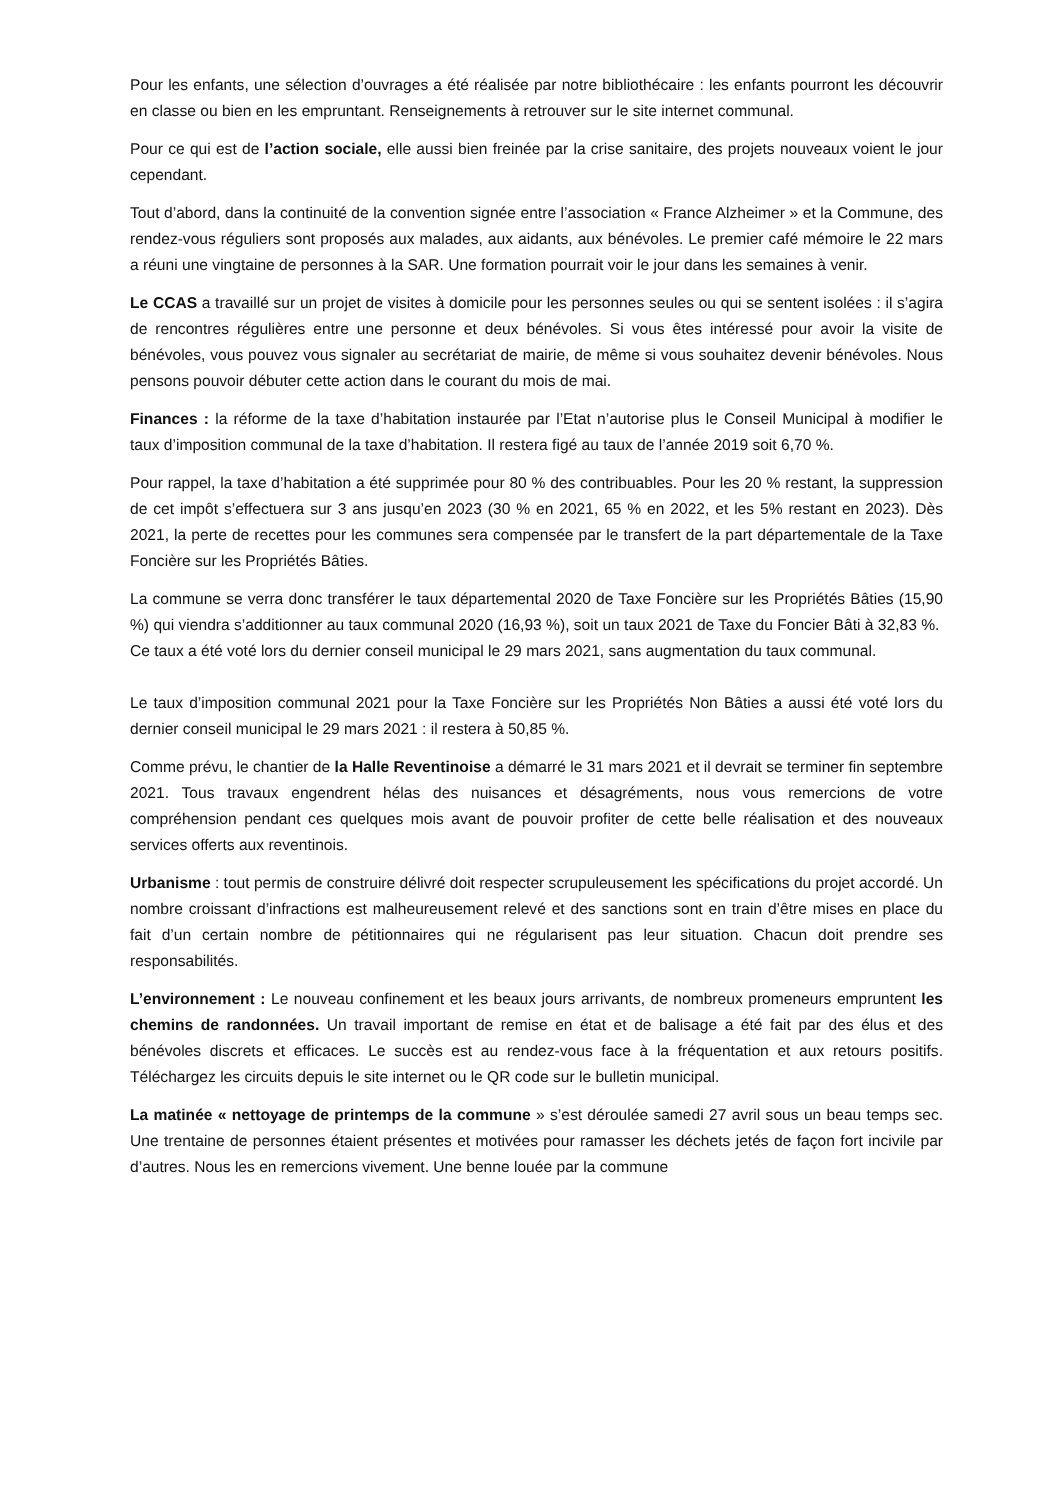Pour les enfants, une sélection d’ouvrages a été réalisée par notre bibliothécaire : les enfants pourront les découvrir en classe ou bien en les empruntant. Renseignements à retrouver sur le site internet communal.
Pour ce qui est de l’action sociale, elle aussi bien freinée par la crise sanitaire, des projets nouveaux voient le jour cependant.
Tout d’abord, dans la continuité de la convention signée entre l’association « France Alzheimer » et la Commune, des rendez-vous réguliers sont proposés aux malades, aux aidants, aux bénévoles. Le premier café mémoire le 22 mars a réuni une vingtaine de personnes à la SAR. Une formation pourrait voir le jour dans les semaines à venir.
Le CCAS a travaillé sur un projet de visites à domicile pour les personnes seules ou qui se sentent isolées : il s’agira de rencontres régulières entre une personne et deux bénévoles. Si vous êtes intéressé pour avoir la visite de bénévoles, vous pouvez vous signaler au secrétariat de mairie, de même si vous souhaitez devenir bénévoles. Nous pensons pouvoir débuter cette action dans le courant du mois de mai.
Finances : la réforme de la taxe d’habitation instaurée par l’Etat n’autorise plus le Conseil Municipal à modifier le taux d’imposition communal de la taxe d’habitation. Il restera figé au taux de l’année 2019 soit 6,70 %.
Pour rappel, la taxe d’habitation a été supprimée pour 80 % des contribuables. Pour les 20 % restant, la suppression de cet impôt s’effectuera sur 3 ans jusqu’en 2023 (30 % en 2021, 65 % en 2022, et les 5% restant en 2023). Dès 2021, la perte de recettes pour les communes sera compensée par le transfert de la part départementale de la Taxe Foncière sur les Propriétés Bâties.
La commune se verra donc transférer le taux départemental 2020 de Taxe Foncière sur les Propriétés Bâties (15,90 %) qui viendra s’additionner au taux communal 2020 (16,93 %), soit un taux 2021 de Taxe du Foncier Bâti à 32,83 %.
Ce taux a été voté lors du dernier conseil municipal le 29 mars 2021, sans augmentation du taux communal.
Le taux d’imposition communal 2021 pour la Taxe Foncière sur les Propriétés Non Bâties a aussi été voté lors du dernier conseil municipal le 29 mars 2021 : il restera à 50,85 %.
Comme prévu, le chantier de la Halle Reventinoise a démarré le 31 mars 2021 et il devrait se terminer fin septembre 2021. Tous travaux engendrent hélas des nuisances et désagréments, nous vous remercions de votre compréhension pendant ces quelques mois avant de pouvoir profiter de cette belle réalisation et des nouveaux services offerts aux reventinois.
Urbanisme : tout permis de construire délivré doit respecter scrupuleusement les spécifications du projet accordé. Un nombre croissant d’infractions est malheureusement relevé et des sanctions sont en train d’être mises en place du fait d’un certain nombre de pétitionnaires qui ne régularisent pas leur situation. Chacun doit prendre ses responsabilités.
L’environnement : Le nouveau confinement et les beaux jours arrivants, de nombreux promeneurs empruntent les chemins de randonnées. Un travail important de remise en état et de balisage a été fait par des élus et des bénévoles discrets et efficaces. Le succès est au rendez-vous face à la fréquentation et aux retours positifs. Téléchargez les circuits depuis le site internet ou le QR code sur le bulletin municipal.
La matinée « nettoyage de printemps de la commune » s’est déroulée samedi 27 avril sous un beau temps sec. Une trentaine de personnes étaient présentes et motivées pour ramasser les déchets jetés de façon fort incivile par d’autres. Nous les en remercions vivement. Une benne louée par la commune